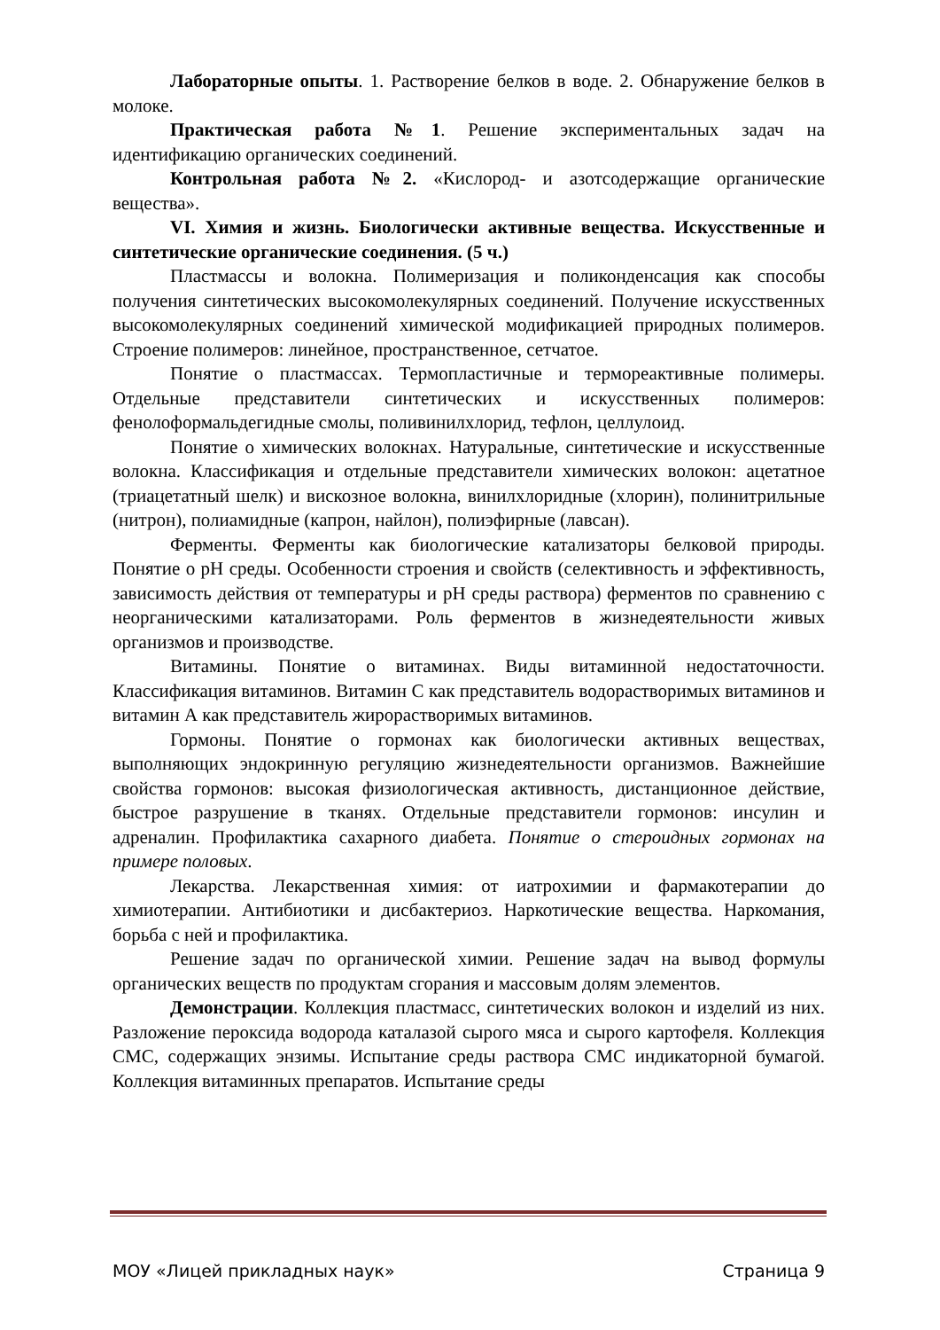Лабораторные опыты. 1. Растворение белков в воде. 2. Обнаружение белков в молоке.
Практическая работа №1. Решение экспериментальных задач на идентификацию органических соединений.
Контрольная работа №2. «Кислород- и азотсодержащие органические вещества».
VI. Химия и жизнь. Биологически активные вещества. Искусственные и синтетические органические соединения. (5 ч.)
Пластмассы и волокна. Полимеризация и поликонденсация как способы получения синтетических высокомолекулярных соединений. Получение искусственных высокомолекулярных соединений химической модификацией природных полимеров. Строение полимеров: линейное, пространственное, сетчатое.
Понятие о пластмассах. Термопластичные и термореактивные полимеры. Отдельные представители синтетических и искусственных полимеров: фенолоформальдегидные смолы, поливинилхлорид, тефлон, целлулоид.
Понятие о химических волокнах. Натуральные, синтетические и искусственные волокна. Классификация и отдельные представители химических волокон: ацетатное (триацетатный шелк) и вискозное волокна, винилхлоридные (хлорин), полинитрильные (нитрон), полиамидные (капрон, найлон), полиэфирные (лавсан).
Ферменты. Ферменты как биологические катализаторы белковой природы. Понятие о pH среды. Особенности строения и свойств (селективность и эффективность, зависимость действия от температуры и pH среды раствора) ферментов по сравнению с неорганическими катализаторами. Роль ферментов в жизнедеятельности живых организмов и производстве.
Витамины. Понятие о витаминах. Виды витаминной недостаточности. Классификация витаминов. Витамин С как представитель водорастворимых витаминов и витамин А как представитель жирорастворимых витаминов.
Гормоны. Понятие о гормонах как биологически активных веществах, выполняющих эндокринную регуляцию жизнедеятельности организмов. Важнейшие свойства гормонов: высокая физиологическая активность, дистанционное действие, быстрое разрушение в тканях. Отдельные представители гормонов: инсулин и адреналин. Профилактика сахарного диабета. Понятие о стероидных гормонах на примере половых.
Лекарства. Лекарственная химия: от иатрохимии и фармакотерапии до химиотерапии. Антибиотики и дисбактериоз. Наркотические вещества. Наркомания, борьба с ней и профилактика.
Решение задач по органической химии. Решение задач на вывод формулы органических веществ по продуктам сгорания и массовым долям элементов.
Демонстрации. Коллекция пластмасс, синтетических волокон и изделий из них. Разложение пероксида водорода каталазой сырого мяса и сырого картофеля. Коллекция СМС, содержащих энзимы. Испытание среды раствора СМС индикаторной бумагой. Коллекция витаминных препаратов. Испытание среды
МОУ «Лицей прикладных наук» Страница 9